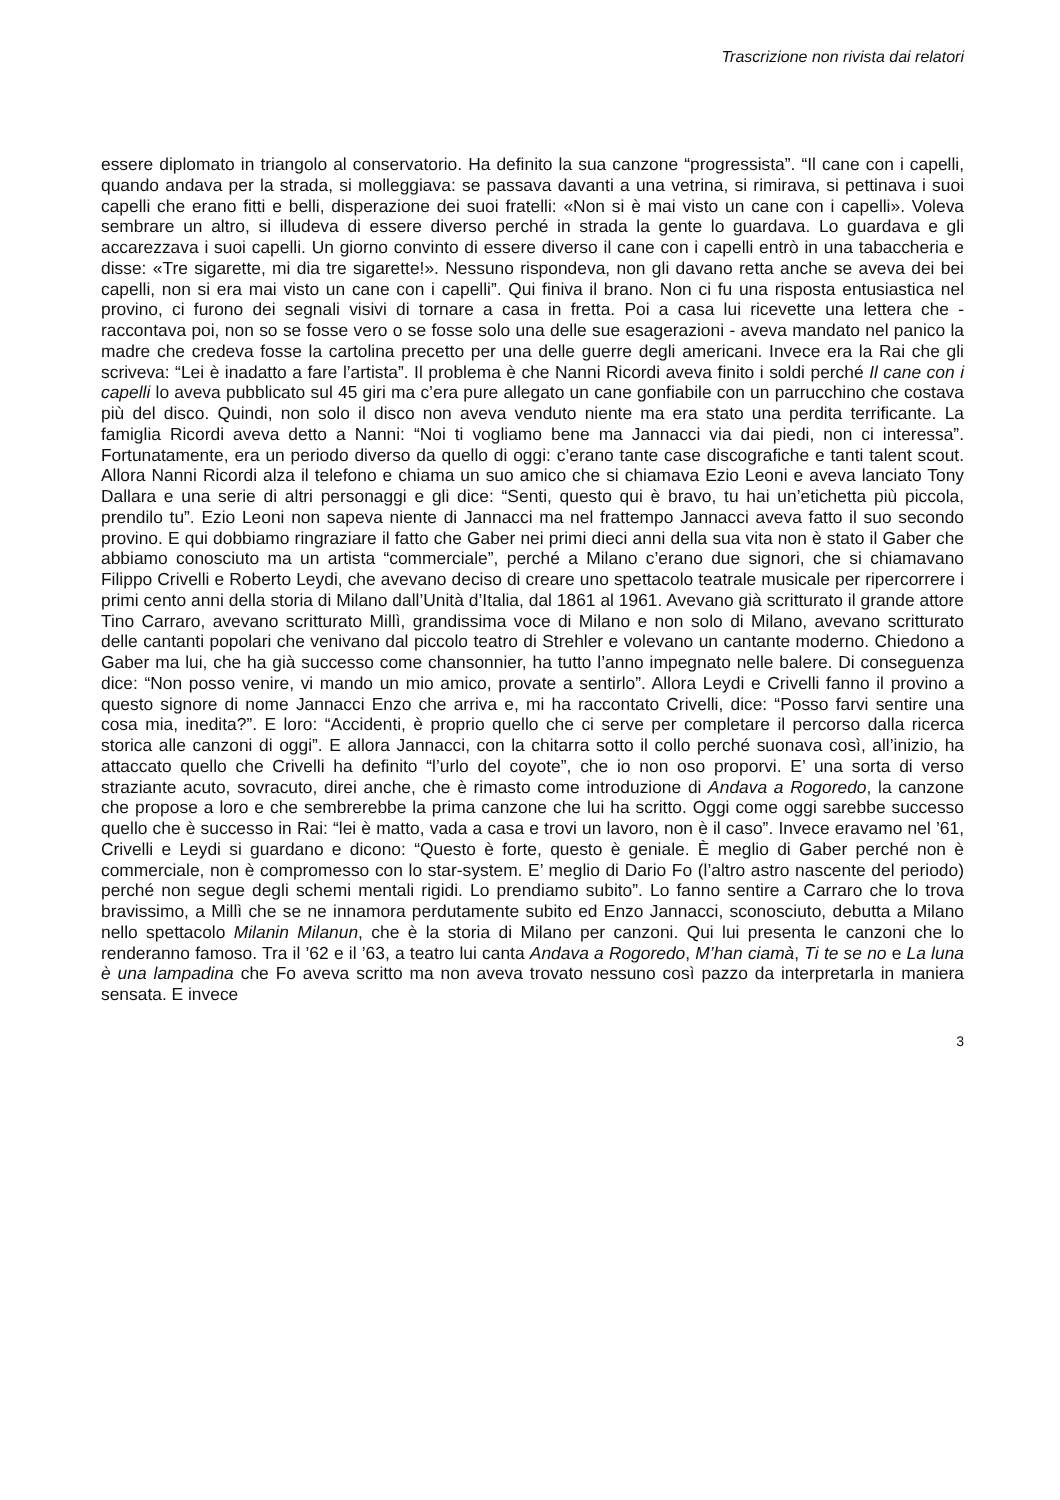Trascrizione non rivista dai relatori
essere diplomato in triangolo al conservatorio. Ha definito la sua canzone “progressista”. “Il cane con i capelli, quando andava per la strada, si molleggiava: se passava davanti a una vetrina, si rimirava, si pettinava i suoi capelli che erano fitti e belli, disperazione dei suoi fratelli: «Non si è mai visto un cane con i capelli». Voleva sembrare un altro, si illudeva di essere diverso perché in strada la gente lo guardava. Lo guardava e gli accarezzava i suoi capelli. Un giorno convinto di essere diverso il cane con i capelli entrò in una tabaccheria e disse: «Tre sigarette, mi dia tre sigarette!». Nessuno rispondeva, non gli davano retta anche se aveva dei bei capelli, non si era mai visto un cane con i capelli”. Qui finiva il brano. Non ci fu una risposta entusiastica nel provino, ci furono dei segnali visivi di tornare a casa in fretta. Poi a casa lui ricevette una lettera che - raccontava poi, non so se fosse vero o se fosse solo una delle sue esagerazioni - aveva mandato nel panico la madre che credeva fosse la cartolina precetto per una delle guerre degli americani. Invece era la Rai che gli scriveva: “Lei è inadatto a fare l’artista”. Il problema è che Nanni Ricordi aveva finito i soldi perché Il cane con i capelli lo aveva pubblicato sul 45 giri ma c’era pure allegato un cane gonfiabile con un parrucchino che costava più del disco. Quindi, non solo il disco non aveva venduto niente ma era stato una perdita terrificante. La famiglia Ricordi aveva detto a Nanni: “Noi ti vogliamo bene ma Jannacci via dai piedi, non ci interessa”. Fortunatamente, era un periodo diverso da quello di oggi: c’erano tante case discografiche e tanti talent scout. Allora Nanni Ricordi alza il telefono e chiama un suo amico che si chiamava Ezio Leoni e aveva lanciato Tony Dallara e una serie di altri personaggi e gli dice: “Senti, questo qui è bravo, tu hai un’etichetta più piccola, prendilo tu”. Ezio Leoni non sapeva niente di Jannacci ma nel frattempo Jannacci aveva fatto il suo secondo provino. E qui dobbiamo ringraziare il fatto che Gaber nei primi dieci anni della sua vita non è stato il Gaber che abbiamo conosciuto ma un artista “commerciale”, perché a Milano c’erano due signori, che si chiamavano Filippo Crivelli e Roberto Leydi, che avevano deciso di creare uno spettacolo teatrale musicale per ripercorrere i primi cento anni della storia di Milano dall’Unità d’Italia, dal 1861 al 1961. Avevano già scritturato il grande attore Tino Carraro, avevano scritturato Millì, grandissima voce di Milano e non solo di Milano, avevano scritturato delle cantanti popolari che venivano dal piccolo teatro di Strehler e volevano un cantante moderno. Chiedono a Gaber ma lui, che ha già successo come chansonnier, ha tutto l’anno impegnato nelle balere. Di conseguenza dice: “Non posso venire, vi mando un mio amico, provate a sentirlo”. Allora Leydi e Crivelli fanno il provino a questo signore di nome Jannacci Enzo che arriva e, mi ha raccontato Crivelli, dice: “Posso farvi sentire una cosa mia, inedita?”. E loro: “Accidenti, è proprio quello che ci serve per completare il percorso dalla ricerca storica alle canzoni di oggi”. E allora Jannacci, con la chitarra sotto il collo perché suonava così, all’inizio, ha attaccato quello che Crivelli ha definito “l’urlo del coyote”, che io non oso proporvi. E’ una sorta di verso straziante acuto, sovracuto, direi anche, che è rimasto come introduzione di Andava a Rogoredo, la canzone che propose a loro e che sembrerebbe la prima canzone che lui ha scritto. Oggi come oggi sarebbe successo quello che è successo in Rai: “lei è matto, vada a casa e trovi un lavoro, non è il caso”. Invece eravamo nel ’61, Crivelli e Leydi si guardano e dicono: “Questo è forte, questo è geniale. È meglio di Gaber perché non è commerciale, non è compromesso con lo star-system. E’ meglio di Dario Fo (l’altro astro nascente del periodo) perché non segue degli schemi mentali rigidi. Lo prendiamo subito”. Lo fanno sentire a Carraro che lo trova bravissimo, a Millì che se ne innamora perdutamente subito ed Enzo Jannacci, sconosciuto, debutta a Milano nello spettacolo Milanin Milanun, che è la storia di Milano per canzoni. Qui lui presenta le canzoni che lo renderanno famoso. Tra il ’62 e il ’63, a teatro lui canta Andava a Rogoredo, M’han ciamà, Ti te se no e La luna è una lampadina che Fo aveva scritto ma non aveva trovato nessuno così pazzo da interpretarla in maniera sensata. E invece
3